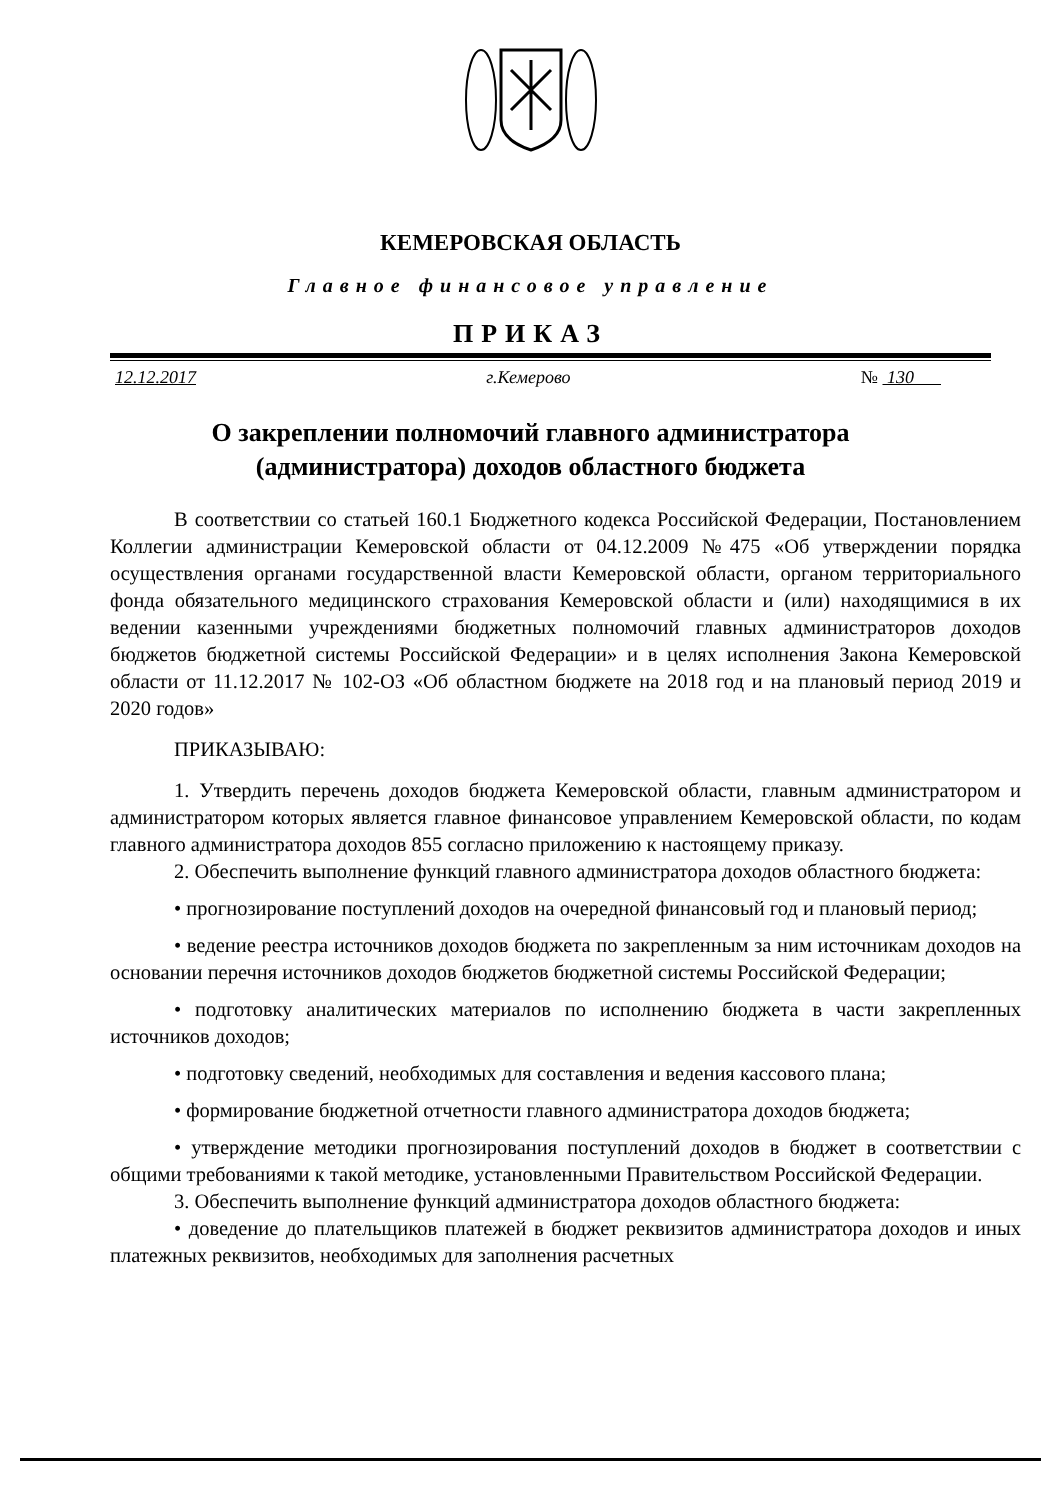КЕМЕРОВСКАЯ ОБЛАСТЬ
Главное финансовое управление
ПРИКАЗ
12.12.2017 г.Кемерово № 130
О закреплении полномочий главного администратора
(администратора) доходов областного бюджета
В соответствии со статьей 160.1 Бюджетного кодекса Российской Федерации, Постановлением Коллегии администрации Кемеровской области от 04.12.2009 №475 «Об утверждении порядка осуществления органами государственной власти Кемеровской области, органом территориального фонда обязательного медицинского страхования Кемеровской области и (или) находящимися в их ведении казенными учреждениями бюджетных полномочий главных администраторов доходов бюджетов бюджетной системы Российской Федерации» и в целях исполнения Закона Кемеровской области от 11.12.2017 № 102-ОЗ «Об областном бюджете на 2018 год и на плановый период 2019 и 2020 годов»
ПРИКАЗЫВАЮ:
1. Утвердить перечень доходов бюджета Кемеровской области, главным администратором и администратором которых является главное финансовое управлением Кемеровской области, по кодам главного администратора доходов 855 согласно приложению к настоящему приказу.
2. Обеспечить выполнение функций главного администратора доходов областного бюджета:
• прогнозирование поступлений доходов на очередной финансовый год и плановый период;
• ведение реестра источников доходов бюджета по закрепленным за ним источникам доходов на основании перечня источников доходов бюджетов бюджетной системы Российской Федерации;
• подготовку аналитических материалов по исполнению бюджета в части закрепленных источников доходов;
• подготовку сведений, необходимых для составления и ведения кассового плана;
• формирование бюджетной отчетности главного администратора доходов бюджета;
• утверждение методики прогнозирования поступлений доходов в бюджет в соответствии с общими требованиями к такой методике, установленными Правительством Российской Федерации.
3. Обеспечить выполнение функций администратора доходов областного бюджета:
• доведение до плательщиков платежей в бюджет реквизитов администратора доходов и иных платежных реквизитов, необходимых для заполнения расчетных